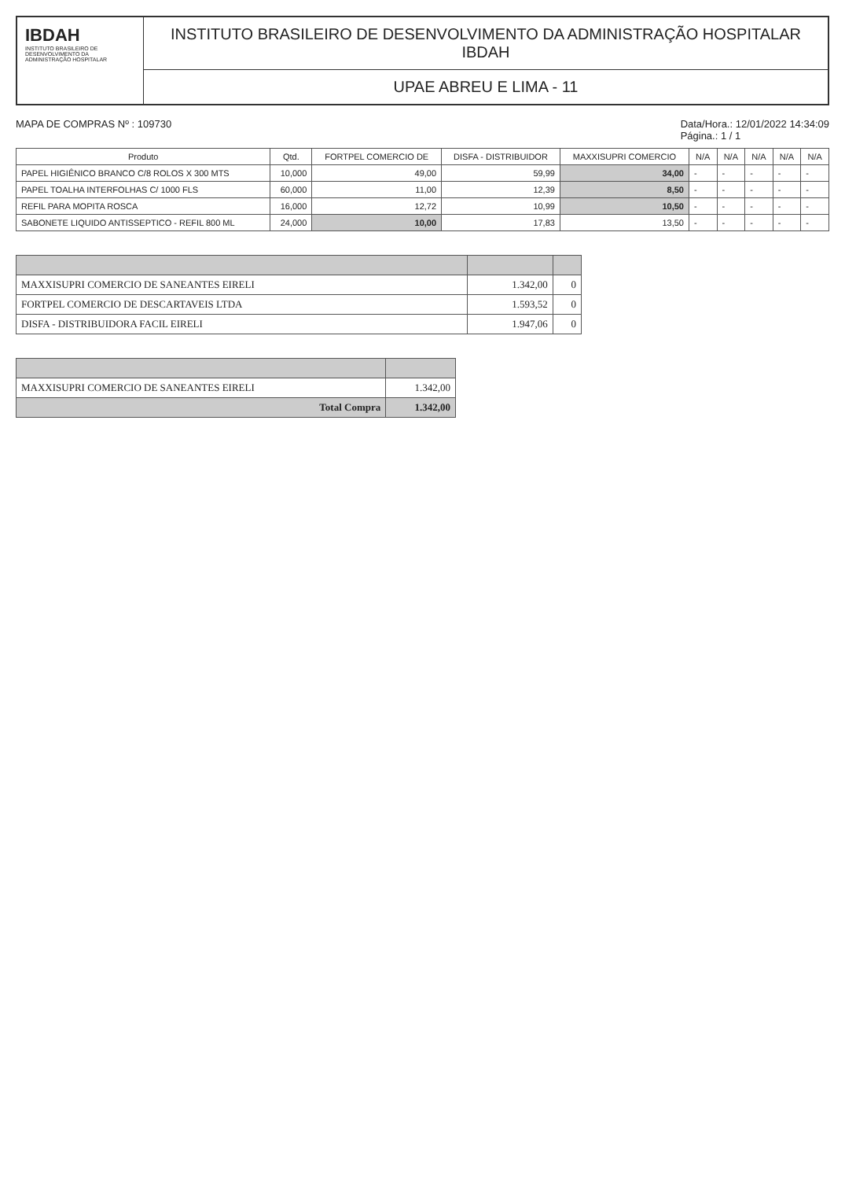IBDAH
INSTITUTO BRASILEIRO DE DESENVOLVIMENTO DA ADMINISTRAÇÃO HOSPITALAR
INSTITUTO BRASILEIRO DE DESENVOLVIMENTO DA ADMINISTRAÇÃO HOSPITALAR IBDAH
UPAE ABREU E LIMA - 11
MAPA DE COMPRAS Nº : 109730 Data/Hora.: 12/01/2022 14:34:09
Página.: 1 / 1
| Produto | Qtd. | FORTPEL COMERCIO DE | DISFA - DISTRIBUIDOR | MAXXISUPRI COMERCIO | N/A | N/A | N/A | N/A | N/A |
| --- | --- | --- | --- | --- | --- | --- | --- | --- | --- |
| PAPEL HIGIÊNICO BRANCO C/8 ROLOS X 300 MTS | 10,000 | 49,00 | 59,99 | 34,00 | - | - | - | - | - |
| PAPEL TOALHA INTERFOLHAS C/ 1000 FLS | 60,000 | 11,00 | 12,39 | 8,50 | - | - | - | - | - |
| REFIL PARA MOPITA ROSCA | 16,000 | 12,72 | 10,99 | 10,50 | - | - | - | - | - |
| SABONETE LIQUIDO ANTISSEPTICO - REFIL 800 ML | 24,000 | 10,00 | 17,83 | 13,50 | - | - | - | - | - |
| MAXXISUPRI COMERCIO DE SANEANTES EIRELI | 1.342,00 | 0 |
| FORTPEL COMERCIO DE DESCARTAVEIS LTDA | 1.593,52 | 0 |
| DISFA - DISTRIBUIDORA FACIL EIRELI | 1.947,06 | 0 |
| MAXXISUPRI COMERCIO DE SANEANTES EIRELI | 1.342,00 |
| Total Compra | 1.342,00 |